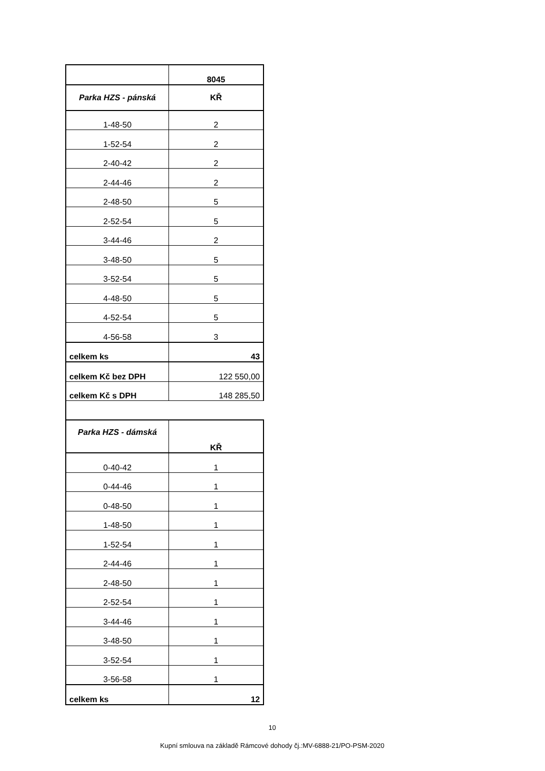| | 8045 |
| Parka HZS - pánská | KŘ |
| 1-48-50 | 2 |
| 1-52-54 | 2 |
| 2-40-42 | 2 |
| 2-44-46 | 2 |
| 2-48-50 | 5 |
| 2-52-54 | 5 |
| 3-44-46 | 2 |
| 3-48-50 | 5 |
| 3-52-54 | 5 |
| 4-48-50 | 5 |
| 4-52-54 | 5 |
| 4-56-58 | 3 |
| celkem ks | 43 |
| celkem Kč bez DPH | 122 550,00 |
| celkem Kč s DPH | 148 285,50 |
| Parka HZS - dámská | KŘ |
| 0-40-42 | 1 |
| 0-44-46 | 1 |
| 0-48-50 | 1 |
| 1-48-50 | 1 |
| 1-52-54 | 1 |
| 2-44-46 | 1 |
| 2-48-50 | 1 |
| 2-52-54 | 1 |
| 3-44-46 | 1 |
| 3-48-50 | 1 |
| 3-52-54 | 1 |
| 3-56-58 | 1 |
| celkem ks | 12 |
10
Kupní smlouva na základě Rámcové dohody čj.:MV-6888-21/PO-PSM-2020